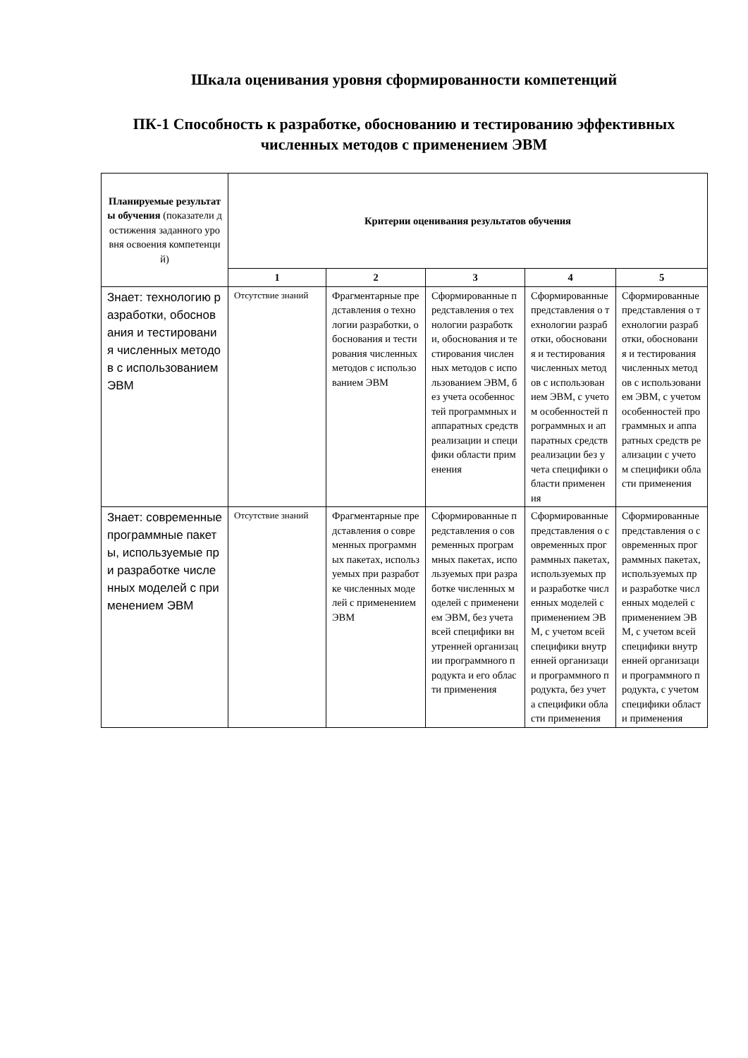Шкала оценивания уровня сформированности компетенций
ПК-1 Способность к разработке, обоснованию и тестированию эффективных численных методов с применением ЭВМ
| Планируемые результаты обучения (показатели достижения заданного уровня освоения компетенций) | Критерии оценивания результатов обучения | | | | |
| --- | --- | --- | --- | --- | --- |
| | 1 | 2 | 3 | 4 | 5 |
| Знает: технологию разработки, обоснования и тестирования численных методов с использованием ЭВМ | Отсутствие знаний | Фрагментарные представления о технологии разработки, обоснования и тестирования численных методов с использованием ЭВМ | Сформированные представления о технологии разработки, обоснования и тестирования численных методов с использованием ЭВМ, без учета особенностей программных и аппаратных средств реализации и специфики области применения | Сформированные представления о технологии разработки, обоснования и тестирования численных методов с использованием ЭВМ, с учетом особенностей программных и аппаратных средств реализации без учета специфики области применения | Сформированные представления о технологии разработки, обоснования и тестирования численных методов с использованием ЭВМ, с учетом особенностей программных и аппаратных средств реализации с учетом специфики области применения |
| Знает: современные программные пакеты, используемые при разработке численных моделей с применением ЭВМ | Отсутствие знаний | Фрагментарные представления о современных программных пакетах, используемых при разработке численных моделей с применением ЭВМ | Сформированные представления о современных программных пакетах, используемых при разработке численных моделей с применением ЭВМ, без учета всей специфики внутренней организации программного продукта и его области применения | Сформированные представления о современных программных пакетах, используемых при разработке численных моделей с применением ЭВМ, с учетом всей специфики внутренней организации программного продукта, без учета специфики области применения | Сформированные представления о современных программных пакетах, используемых при разработке численных моделей с применением ЭВМ, с учетом всей специфики внутренней организации программного продукта, с учетом специфики области применения |